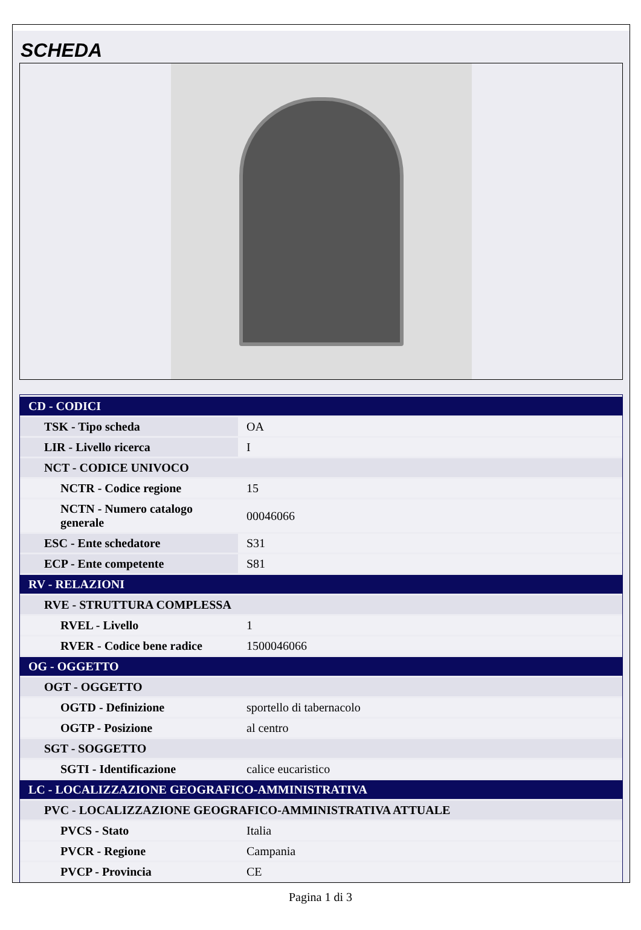SCHEDA
| CD - CODICI | |
| TSK - Tipo scheda | OA |
| LIR - Livello ricerca | I |
| NCT - CODICE UNIVOCO | |
| NCTR - Codice regione | 15 |
| NCTN - Numero catalogo generale | 00046066 |
| ESC - Ente schedatore | S31 |
| ECP - Ente competente | S81 |
| RV - RELAZIONI | |
| RVE - STRUTTURA COMPLESSA | |
| RVEL - Livello | 1 |
| RVER - Codice bene radice | 1500046066 |
| OG - OGGETTO | |
| OGT - OGGETTO | |
| OGTD - Definizione | sportello di tabernacolo |
| OGTP - Posizione | al centro |
| SGT - SOGGETTO | |
| SGTI - Identificazione | calice eucaristico |
| LC - LOCALIZZAZIONE GEOGRAFICO-AMMINISTRATIVA | |
| PVC - LOCALIZZAZIONE GEOGRAFICO-AMMINISTRATIVA ATTUALE | |
| PVCS - Stato | Italia |
| PVCR - Regione | Campania |
| PVCP - Provincia | CE |
Pagina 1 di 3